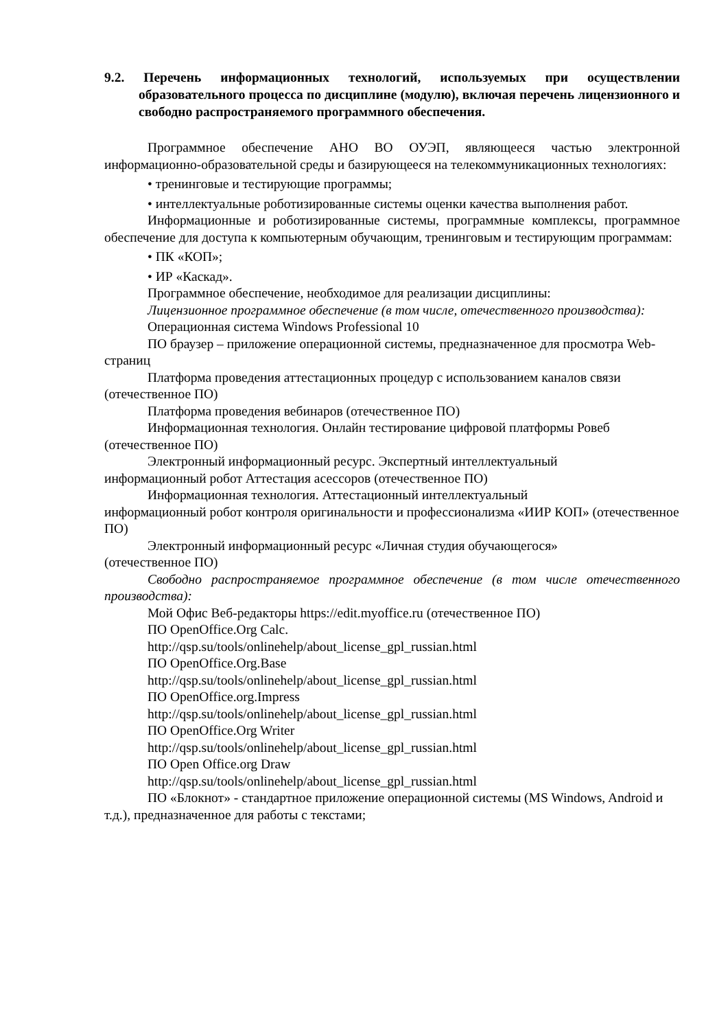9.2. Перечень информационных технологий, используемых при осуществлении образовательного процесса по дисциплине (модулю), включая перечень лицензионного и свободно распространяемого программного обеспечения.
Программное обеспечение АНО ВО ОУЭП, являющееся частью электронной информационно-образовательной среды и базирующееся на телекоммуникационных технологиях:
• тренинговые и тестирующие программы;
• интеллектуальные роботизированные системы оценки качества выполнения работ.
Информационные и роботизированные системы, программные комплексы, программное обеспечение для доступа к компьютерным обучающим, тренинговым и тестирующим программам:
• ПК «КОП»;
• ИР «Каскад».
Программное обеспечение, необходимое для реализации дисциплины:
Лицензионное программное обеспечение (в том числе, отечественного производства):
Операционная система Windows Professional 10
ПО браузер – приложение операционной системы, предназначенное для просмотра Web-страниц
Платформа проведения аттестационных процедур с использованием каналов связи (отечественное ПО)
Платформа проведения вебинаров (отечественное ПО)
Информационная технология. Онлайн тестирование цифровой платформы Ровеб (отечественное ПО)
Электронный информационный ресурс. Экспертный интеллектуальный
информационный робот Аттестация асессоров (отечественное ПО)
Информационная технология. Аттестационный интеллектуальный
информационный робот контроля оригинальности и профессионализма «ИИР КОП» (отечественное ПО)
Электронный информационный ресурс «Личная студия обучающегося»
(отечественное ПО)
Свободно распространяемое программное обеспечение (в том числе отечественного производства):
Мой Офис Веб-редакторы https://edit.myoffice.ru (отечественное ПО)
ПО OpenOffice.Org Calc.
http://qsp.su/tools/onlinehelp/about_license_gpl_russian.html
ПО OpenOffice.Org.Base
http://qsp.su/tools/onlinehelp/about_license_gpl_russian.html
ПО OpenOffice.org.Impress
http://qsp.su/tools/onlinehelp/about_license_gpl_russian.html
ПО OpenOffice.Org Writer
http://qsp.su/tools/onlinehelp/about_license_gpl_russian.html
ПО Open Office.org Draw
http://qsp.su/tools/onlinehelp/about_license_gpl_russian.html
ПО «Блокнот» - стандартное приложение операционной системы (MS Windows, Android и т.д.), предназначенное для работы с текстами;